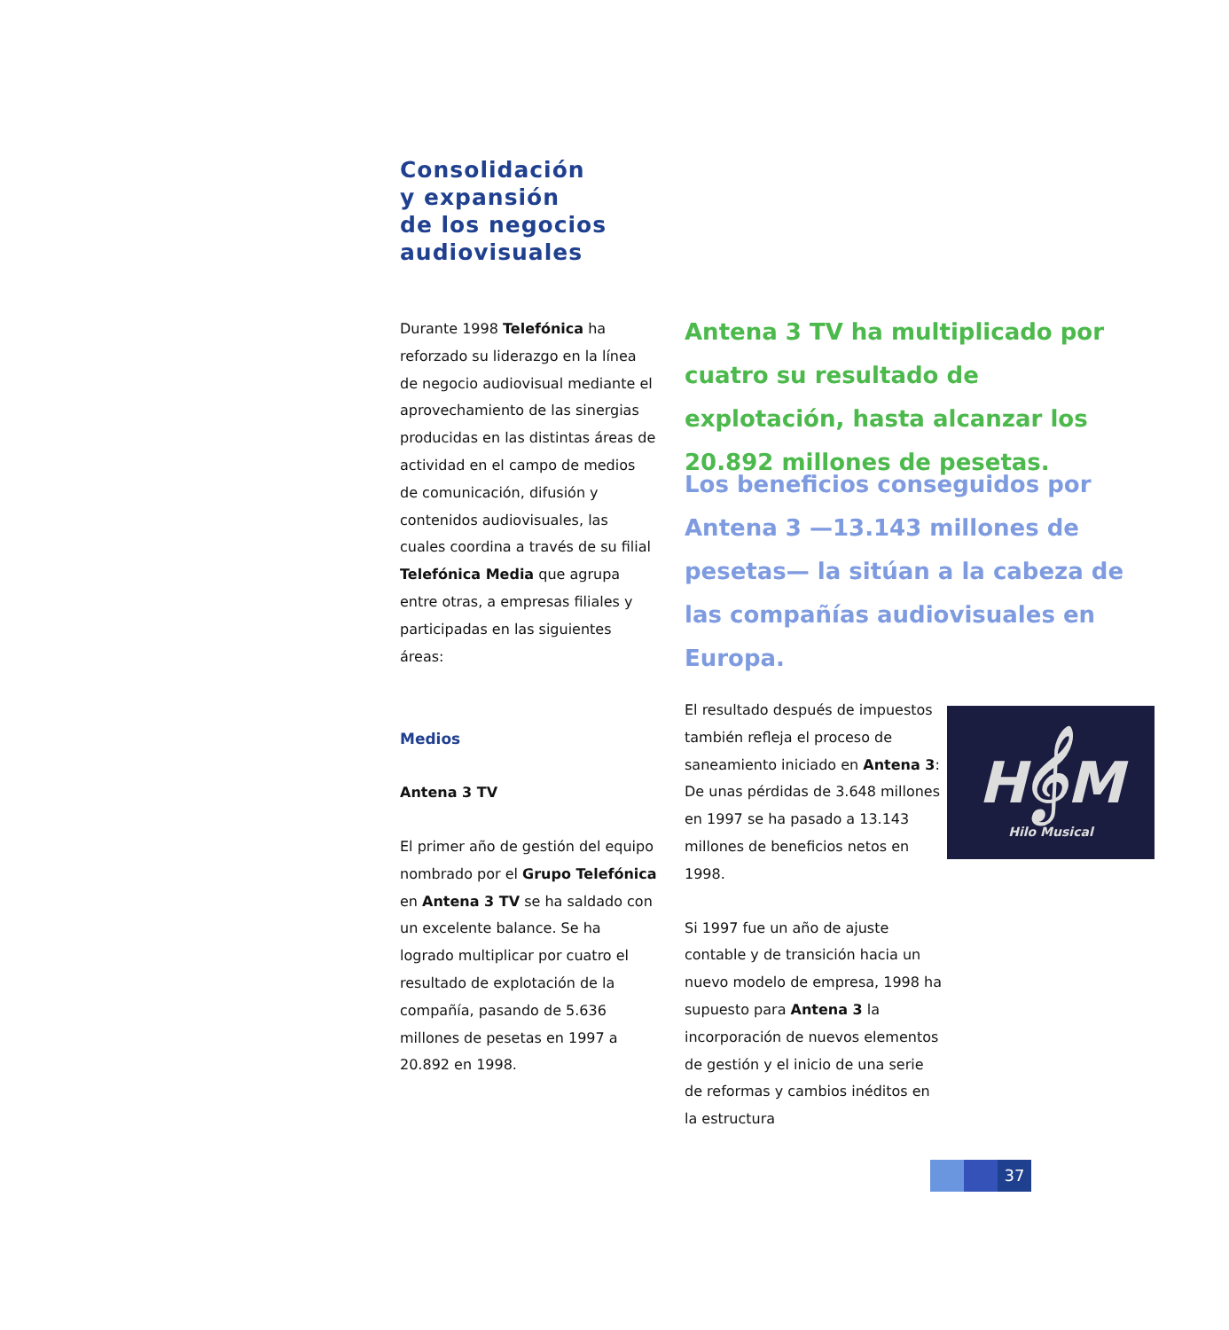Consolidación
y expansión
de los negocios
audiovisuales
Durante 1998 Telefónica ha reforzado su liderazgo en la línea de negocio audiovisual mediante el aprovechamiento de las sinergias producidas en las distintas áreas de actividad en el campo de medios de comunicación, difusión y contenidos audiovisuales, las cuales coordina a través de su filial Telefónica Media que agrupa entre otras, a empresas filiales y participadas en las siguientes áreas:
Medios
Antena 3 TV
El primer año de gestión del equipo nombrado por el Grupo Telefónica en Antena 3 TV se ha saldado con un excelente balance. Se ha logrado multiplicar por cuatro el resultado de explotación de la compañía, pasando de 5.636 millones de pesetas en 1997 a 20.892 en 1998.
Antena 3 TV ha multiplicado por cuatro su resultado de explotación, hasta alcanzar los 20.892 millones de pesetas.
Los beneficios conseguidos por Antena 3 —13.143 millones de pesetas— la sitúan a la cabeza de las compañías audiovisuales en Europa.
El resultado después de impuestos también refleja el proceso de saneamiento iniciado en Antena 3: De unas pérdidas de 3.648 millones en 1997 se ha pasado a 13.143 millones de beneficios netos en 1998.
Si 1997 fue un año de ajuste contable y de transición hacia un nuevo modelo de empresa, 1998 ha supuesto para Antena 3 la incorporación de nuevos elementos de gestión y el inicio de una serie de reformas y cambios inéditos en la estructura
H𝄞M
Hilo Musical
37